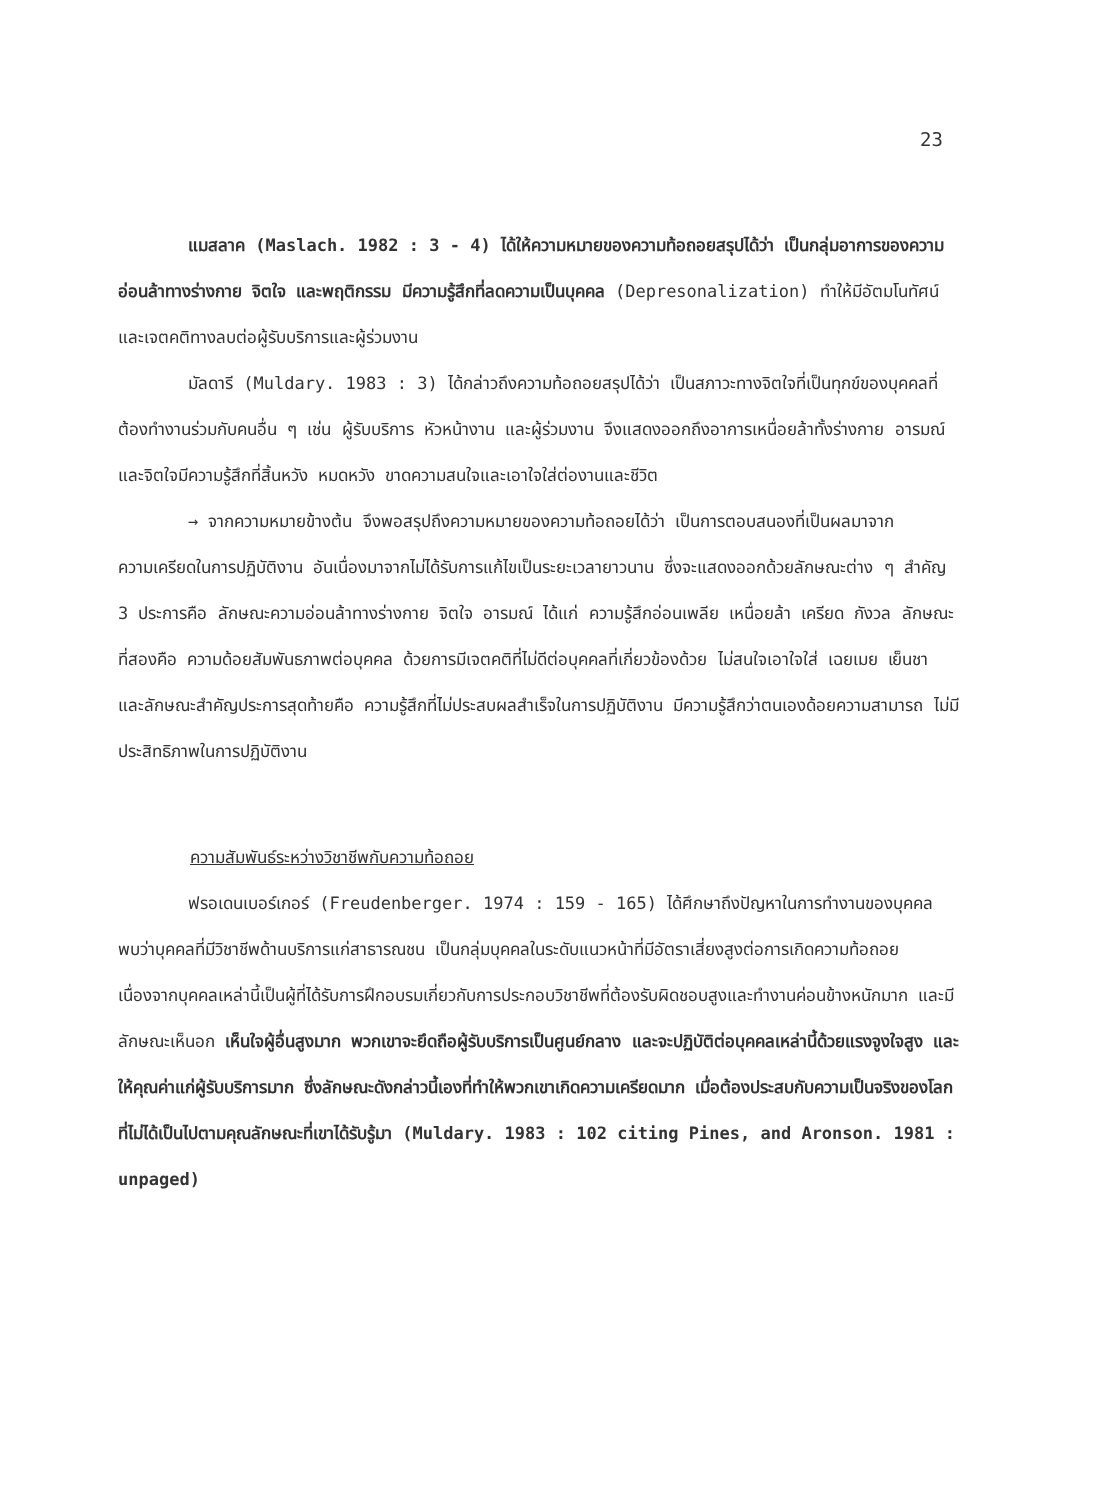23
แมสลาค (Maslach. 1982 : 3 - 4) ได้ให้ความหมายของความท้อถอยสรุปได้ว่า เป็นกลุ่มอาการของความอ่อนล้าทางร่างกาย จิตใจ และพฤติกรรม มีความรู้สึกที่ลดความเป็นบุคคล (Depresonalization) ทำให้มีอัตมโนทัศน์และเจตคติทางลบต่อผู้รับบริการและผู้ร่วมงาน
มัลดารี (Muldary. 1983 : 3) ได้กล่าวถึงความท้อถอยสรุปได้ว่า เป็นสภาวะทางจิตใจที่เป็นทุกข์ของบุคคลที่ต้องทำงานร่วมกับคนอื่น ๆ เช่น ผู้รับบริการ หัวหน้างาน และผู้ร่วมงาน จึงแสดงออกถึงอาการเหนื่อยล้าทั้งร่างกาย อารมณ์ และจิตใจมีความรู้สึกที่สิ้นหวัง หมดหวัง ขาดความสนใจและเอาใจใส่ต่องานและชีวิต
→ จากความหมายข้างต้น จึงพอสรุปถึงความหมายของความท้อถอยได้ว่า เป็นการตอบสนองที่เป็นผลมาจากความเครียดในการปฏิบัติงาน อันเนื่องมาจากไม่ได้รับการแก้ไขเป็นระยะเวลายาวนาน ซึ่งจะแสดงออกด้วยลักษณะต่าง ๆ สำคัญ 3 ประการคือ ลักษณะความอ่อนล้าทางร่างกาย จิตใจ อารมณ์ ได้แก่ ความรู้สึกอ่อนเพลีย เหนื่อยล้า เครียด กังวล ลักษณะที่สองคือ ความด้อยสัมพันธภาพต่อบุคคล ด้วยการมีเจตคติที่ไม่ดีต่อบุคคลที่เกี่ยวข้องด้วย ไม่สนใจเอาใจใส่ เฉยเมย เย็นชา และลักษณะสำคัญประการสุดท้ายคือ ความรู้สึกที่ไม่ประสบผลสำเร็จในการปฏิบัติงาน มีความรู้สึกว่าตนเองด้อยความสามารถ ไม่มีประสิทธิภาพในการปฏิบัติงาน
ความสัมพันธ์ระหว่างวิชาชีพกับความท้อถอย
ฟรอเดนเบอร์เกอร์ (Freudenberger. 1974 : 159 - 165) ได้ศึกษาถึงปัญหาในการทำงานของบุคคล พบว่าบุคคลที่มีวิชาชีพด้านบริการแก่สาธารณชน เป็นกลุ่มบุคคลในระดับแนวหน้าที่มีอัตราเสี่ยงสูงต่อการเกิดความท้อถอย เนื่องจากบุคคลเหล่านี้เป็นผู้ที่ได้รับการฝึกอบรมเกี่ยวกับการประกอบวิชาชีพที่ต้องรับผิดชอบสูงและทำงานค่อนข้างหนักมาก และมีลักษณะเห็นอก เห็นใจผู้อื่นสูงมาก พวกเขาจะยึดถือผู้รับบริการเป็นศูนย์กลาง และจะปฏิบัติต่อบุคคลเหล่านี้ด้วยแรงจูงใจสูง และให้คุณค่าแก่ผู้รับบริการมาก ซึ่งลักษณะดังกล่าวนี้เองที่ทำให้พวกเขาเกิดความเครียดมาก เมื่อต้องประสบกับความเป็นจริงของโลกที่ไม่ได้เป็นไปตามคุณลักษณะที่เขาได้รับรู้มา (Muldary. 1983 : 102 citing Pines, and Aronson. 1981 : unpaged)